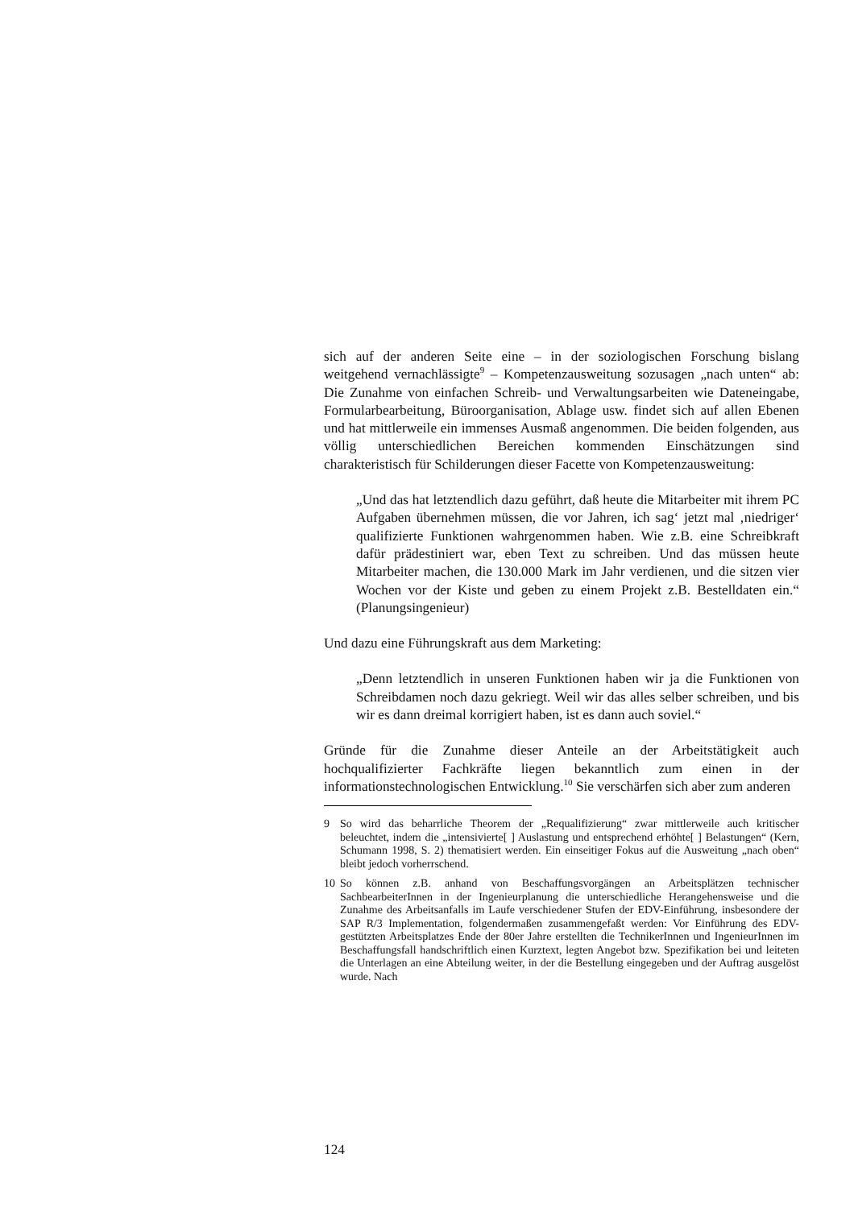sich auf der anderen Seite eine – in der soziologischen Forschung bislang weitgehend vernachlässigte<sup>9</sup> – Kompetenzausweitung sozusagen „nach unten“ ab: Die Zunahme von einfachen Schreib- und Verwaltungsarbeiten wie Dateneingabe, Formularbearbeitung, Büroorganisation, Ablage usw. findet sich auf allen Ebenen und hat mittlerweile ein immenses Ausmaß angenommen. Die beiden folgenden, aus völlig unterschiedlichen Bereichen kommenden Einschätzungen sind charakteristisch für Schilderungen dieser Facette von Kompetenzausweitung:
„Und das hat letztendlich dazu geführt, daß heute die Mitarbeiter mit ihrem PC Aufgaben übernehmen müssen, die vor Jahren, ich sag‘ jetzt mal ‚niedriger‘ qualifizierte Funktionen wahrgenommen haben. Wie z.B. eine Schreibkraft dafür prädestiniert war, eben Text zu schreiben. Und das müssen heute Mitarbeiter machen, die 130.000 Mark im Jahr verdienen, und die sitzen vier Wochen vor der Kiste und geben zu einem Projekt z.B. Bestelldaten ein.“ (Planungsingenieur)
Und dazu eine Führungskraft aus dem Marketing:
„Denn letztendlich in unseren Funktionen haben wir ja die Funktionen von Schreibdamen noch dazu gekriegt. Weil wir das alles selber schreiben, und bis wir es dann dreimal korrigiert haben, ist es dann auch soviel.“
Gründe für die Zunahme dieser Anteile an der Arbeitstätigkeit auch hochqualifizierter Fachkräfte liegen bekanntlich zum einen in der informationstechnologischen Entwicklung.<sup>10</sup> Sie verschärfen sich aber zum anderen
9 So wird das beharrliche Theorem der „Requalifizierung“ zwar mittlerweile auch kritischer beleuchtet, indem die „intensivierte[ ] Auslastung und entsprechend erhöhte[ ] Belastungen“ (Kern, Schumann 1998, S. 2) thematisiert werden. Ein einseitiger Fokus auf die Ausweitung „nach oben“ bleibt jedoch vorherrschend.
10 So können z.B. anhand von Beschaffungsvorgängen an Arbeitsplätzen technischer SachbearbeiterInnen in der Ingenieurplanung die unterschiedliche Herangehensweise und die Zunahme des Arbeitsanfalls im Laufe verschiedener Stufen der EDV-Einführung, insbesondere der SAP R/3 Implementation, folgendermaßen zusammengefaßt werden: Vor Einführung des EDV-gestützten Arbeitsplatzes Ende der 80er Jahre erstellten die TechnikerInnen und IngenieurInnen im Beschaffungsfall handschriftlich einen Kurztext, legten Angebot bzw. Spezifikation bei und leiteten die Unterlagen an eine Abteilung weiter, in der die Bestellung eingegeben und der Auftrag ausgelöst wurde. Nach
124